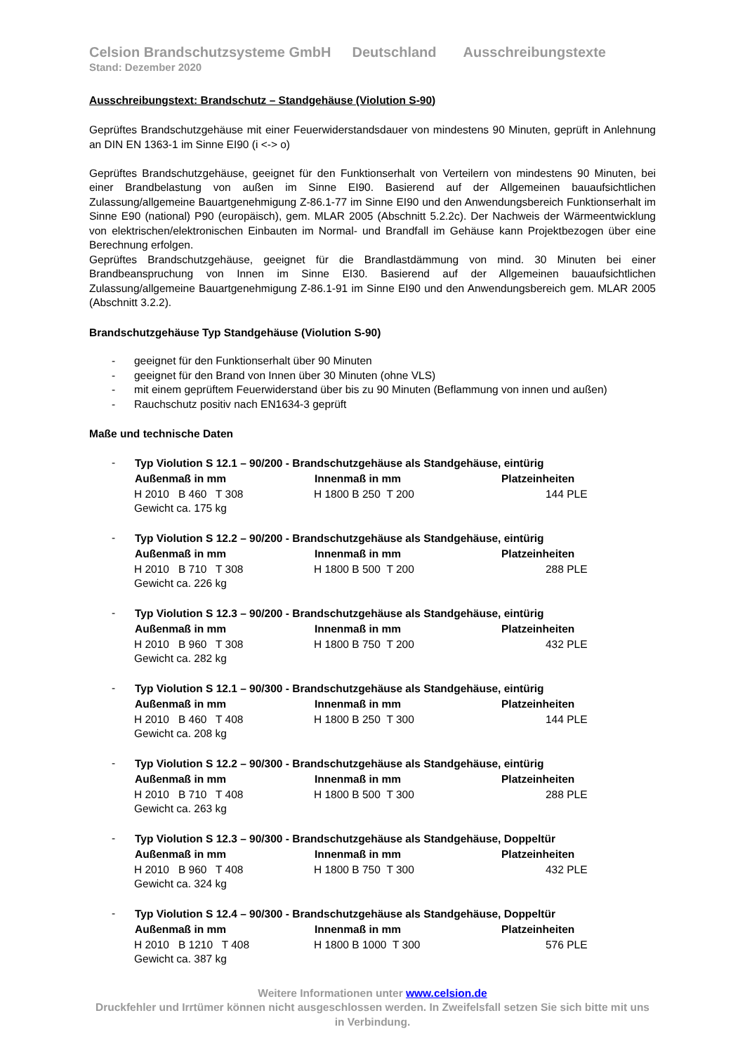Celsion Brandschutzsysteme GmbH Deutschland Ausschreibungstexte
Stand: Dezember 2020
Ausschreibungstext: Brandschutz – Standgehäuse (Violution S-90)
Geprüftes Brandschutzgehäuse mit einer Feuerwiderstandsdauer von mindestens 90 Minuten, geprüft in Anlehnung an DIN EN 1363-1 im Sinne EI90 (i <-> o)
Geprüftes Brandschutzgehäuse, geeignet für den Funktionserhalt von Verteilern von mindestens 90 Minuten, bei einer Brandbelastung von außen im Sinne EI90. Basierend auf der Allgemeinen bauaufsichtlichen Zulassung/allgemeine Bauartgenehmigung Z-86.1-77 im Sinne EI90 und den Anwendungsbereich Funktionserhalt im Sinne E90 (national) P90 (europäisch), gem. MLAR 2005 (Abschnitt 5.2.2c). Der Nachweis der Wärmeentwicklung von elektrischen/elektronischen Einbauten im Normal- und Brandfall im Gehäuse kann Projektbezogen über eine Berechnung erfolgen.
Geprüftes Brandschutzgehäuse, geeignet für die Brandlastdämmung von mind. 30 Minuten bei einer Brandbeanspruchung von Innen im Sinne EI30. Basierend auf der Allgemeinen bauaufsichtlichen Zulassung/allgemeine Bauartgenehmigung Z-86.1-91 im Sinne EI90 und den Anwendungsbereich gem. MLAR 2005 (Abschnitt 3.2.2).
Brandschutzgehäuse Typ Standgehäuse (Violution S-90)
- geeignet für den Funktionserhalt über 90 Minuten
- geeignet für den Brand von Innen über 30 Minuten (ohne VLS)
- mit einem geprüftem Feuerwiderstand über bis zu 90 Minuten (Beflammung von innen und außen)
- Rauchschutz positiv nach EN1634-3 geprüft
Maße und technische Daten
-
| Typ Violution S 12.1 – 90/200 - Brandschutzgehäuse als Standgehäuse, eintürig | | |
| --- | --- | --- |
| Außenmaß in mm | Innenmaß in mm | Platzeinheiten |
| H 2010 B 460 T 308 | H 1800 B 250 T 200 | 144 PLE |
| Gewicht ca. 175 kg | | |
-
| Typ Violution S 12.2 – 90/200 - Brandschutzgehäuse als Standgehäuse, eintürig | | |
| --- | --- | --- |
| Außenmaß in mm | Innenmaß in mm | Platzeinheiten |
| H 2010 B 710 T 308 | H 1800 B 500 T 200 | 288 PLE |
| Gewicht ca. 226 kg | | |
-
| Typ Violution S 12.3 – 90/200 - Brandschutzgehäuse als Standgehäuse, eintürig | | |
| --- | --- | --- |
| Außenmaß in mm | Innenmaß in mm | Platzeinheiten |
| H 2010 B 960 T 308 | H 1800 B 750 T 200 | 432 PLE |
| Gewicht ca. 282 kg | | |
-
| Typ Violution S 12.1 – 90/300 - Brandschutzgehäuse als Standgehäuse, eintürig | | |
| --- | --- | --- |
| Außenmaß in mm | Innenmaß in mm | Platzeinheiten |
| H 2010 B 460 T 408 | H 1800 B 250 T 300 | 144 PLE |
| Gewicht ca. 208 kg | | |
-
| Typ Violution S 12.2 – 90/300 - Brandschutzgehäuse als Standgehäuse, eintürig | | |
| --- | --- | --- |
| Außenmaß in mm | Innenmaß in mm | Platzeinheiten |
| H 2010 B 710 T 408 | H 1800 B 500 T 300 | 288 PLE |
| Gewicht ca. 263 kg | | |
-
| Typ Violution S 12.3 – 90/300 - Brandschutzgehäuse als Standgehäuse, Doppeltür | | |
| --- | --- | --- |
| Außenmaß in mm | Innenmaß in mm | Platzeinheiten |
| H 2010 B 960 T 408 | H 1800 B 750 T 300 | 432 PLE |
| Gewicht ca. 324 kg | | |
-
| Typ Violution S 12.4 – 90/300 - Brandschutzgehäuse als Standgehäuse, Doppeltür | | |
| --- | --- | --- |
| Außenmaß in mm | Innenmaß in mm | Platzeinheiten |
| H 2010 B 1210 T 408 | H 1800 B 1000 T 300 | 576 PLE |
| Gewicht ca. 387 kg | | |
Weitere Informationen unter www.celsion.de
Druckfehler und Irrtümer können nicht ausgeschlossen werden. In Zweifelsfall setzen Sie sich bitte mit uns in Verbindung.